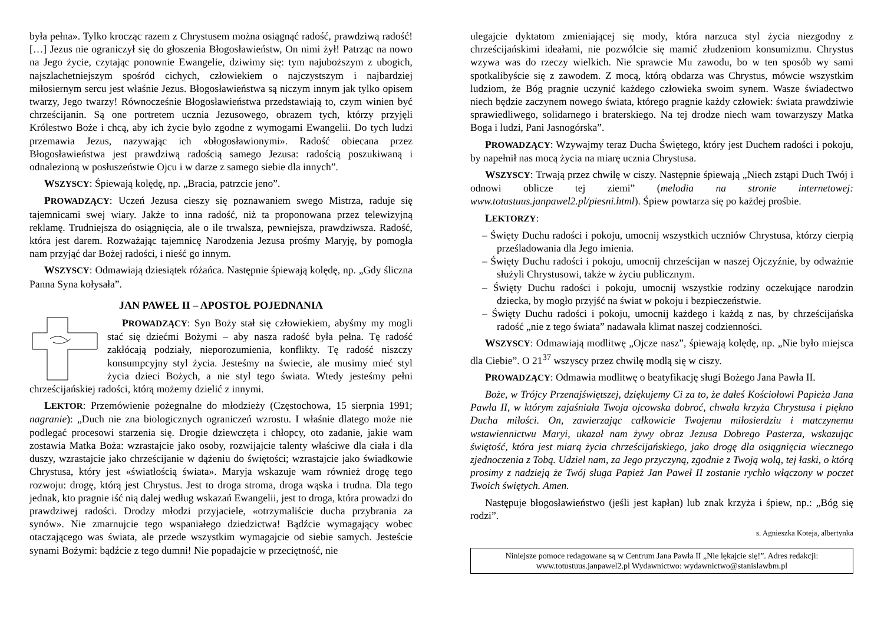była pełna». Tylko krocząc razem z Chrystusem można osiągnąć radość, prawdziwą radość! […] Jezus nie ograniczył się do głoszenia Błogosławieństw, On nimi żył! Patrząc na nowo na Jego życie, czytając ponownie Ewangelie, dziwimy się: tym najuboższym z ubogich, najszlachetniejszym spośród cichych, człowiekiem o najczystszym i najbardziej miłosiernym sercu jest właśnie Jezus. Błogosławieństwa są niczym innym jak tylko opisem twarzy, Jego twarzy! Równocześnie Błogosławieństwa przedstawiają to, czym winien być chrześcijanin. Są one portretem ucznia Jezusowego, obrazem tych, którzy przyjęli Królestwo Boże i chcą, aby ich życie było zgodne z wymogami Ewangelii. Do tych ludzi przemawia Jezus, nazywając ich «błogosławionymi». Radość obiecana przez Błogosławieństwa jest prawdziwą radością samego Jezusa: radością poszukiwaną i odnalezioną w posłuszeństwie Ojcu i w darze z samego siebie dla innych”.
WSZYSCY: Śpiewają kolędę, np. „Bracia, patrzcie jeno”.
PROWADZĄCY: Uczeń Jezusa cieszy się poznawaniem swego Mistrza, raduje się tajemnicami swej wiary. Jakże to inna radość, niż ta proponowana przez telewizyjną reklamę. Trudniejsza do osiągnięcia, ale o ile trwalsza, pewniejsza, prawdziwsza. Radość, która jest darem. Rozważając tajemnicę Narodzenia Jezusa prośmy Maryję, by pomogła nam przyjąć dar Bożej radości, i nieść go innym.
WSZYSCY: Odmawiają dziesiątek różańca. Następnie śpiewają kolędę, np. „Gdy śliczna Panna Syna kołysała”.
JAN PAWEŁ II – APOSTOŁ POJEDNANIA
PROWADZĄCY: Syn Boży stał się człowiekiem, abyśmy my mogli stać się dziećmi Bożymi – aby nasza radość była pełna. Tę radość zakłócają podziały, nieporozumienia, konflikty. Tę radość niszczy konsumpcyjny styl życia. Jesteśmy na świecie, ale musimy mieć styl życia dzieci Bożych, a nie styl tego świata. Wtedy jesteśmy pełni chrześcijańskiej radości, którą możemy dzielić z innymi.
LEKTOR: Przemówienie pożegnalne do młodzieży (Częstochowa, 15 sierpnia 1991; nagranie): „Duch nie zna biologicznych ograniczeń wzrostu. I właśnie dlatego może nie podlegać procesowi starzenia się. Drogie dziewczęta i chłopcy, oto zadanie, jakie wam zostawia Matka Boża: wzrastajcie jako osoby, rozwijajcie talenty właściwe dla ciała i dla duszy, wzrastajcie jako chrześcijanie w dążeniu do świętości; wzrastajcie jako świadkowie Chrystusa, który jest «światłością świata». Maryja wskazuje wam również drogę tego rozwoju: drogę, którą jest Chrystus. Jest to droga stroma, droga wąska i trudna. Dla tego jednak, kto pragnie iść nią dalej według wskazań Ewangelii, jest to droga, która prowadzi do prawdziwej radości. Drodzy młodzi przyjaciele, «otrzymaliście ducha przybrania za synów». Nie zmarnujcie tego wspaniałego dziedzictwa! Bądźcie wymagający wobec otaczającego was świata, ale przede wszystkim wymagajcie od siebie samych. Jesteście synami Bożymi: bądźcie z tego dumni! Nie popadajcie w przeciętność, nie
ulegajcie dyktatom zmieniającej się mody, która narzuca styl życia niezgodny z chrześcijańskimi ideałami, nie pozwólcie się mamić złudzeniom konsumizmu. Chrystus wzywa was do rzeczy wielkich. Nie sprawcie Mu zawodu, bo w ten sposób wy sami spotkalibyście się z zawodem. Z mocą, którą obdarza was Chrystus, mówcie wszystkim ludziom, że Bóg pragnie uczynić każdego człowieka swoim synem. Wasze świadectwo niech będzie zaczynem nowego świata, którego pragnie każdy człowiek: świata prawdziwie sprawiedliwego, solidarnego i braterskiego. Na tej drodze niech wam towarzyszy Matka Boga i ludzi, Pani Jasnogórska”.
PROWADZĄCY: Wzywajmy teraz Ducha Świętego, który jest Duchem radości i pokoju, by napełnił nas mocą życia na miarę ucznia Chrystusa.
WSZYSCY: Trwają przez chwilę w ciszy. Następnie śpiewają „Niech zstąpi Duch Twój i odnowi oblicze tej ziemi” (melodia na stronie internetowej: www.totustuus.janpawel2.pl/piesni.html). Śpiew powtarza się po każdej prośbie.
LEKTORZY:
– Święty Duchu radości i pokoju, umocnij wszystkich uczniów Chrystusa, którzy cierpią prześladowania dla Jego imienia.
– Święty Duchu radości i pokoju, umocnij chrześcijan w naszej Ojczyźnie, by odważnie służyli Chrystusowi, także w życiu publicznym.
– Święty Duchu radości i pokoju, umocnij wszystkie rodziny oczekujące narodzin dziecka, by mogło przyjść na świat w pokoju i bezpieczeństwie.
– Święty Duchu radości i pokoju, umocnij każdego i każdą z nas, by chrześcijańska radość „nie z tego świata” nadawała klimat naszej codzienności.
WSZYSCY: Odmawiają modlitwę „Ojcze nasz”, śpiewają kolędę, np. „Nie było miejsca dla Ciebie”. O 21<sup>37</sup> wszyscy przez chwilę modlą się w ciszy.
PROWADZĄCY: Odmawia modlitwę o beatyfikację sługi Bożego Jana Pawła II.
Boże, w Trójcy Przenajświętszej, dziękujemy Ci za to, że dałeś Kościołowi Papieża Jana Pawła II, w którym zajaśniała Twoja ojcowska dobroć, chwała krzyża Chrystusa i piękno Ducha miłości. On, zawierzając całkowicie Twojemu miłosierdziu i matczynemu wstawiennictwu Maryi, ukazał nam żywy obraz Jezusa Dobrego Pasterza, wskazując świętość, która jest miarą życia chrześcijańskiego, jako drogę dla osiągnięcia wiecznego zjednoczenia z Tobą. Udziel nam, za Jego przyczyną, zgodnie z Twoją wolą, tej łaski, o którą prosimy z nadzieją że Twój sługa Papież Jan Paweł II zostanie rychło włączony w poczet Twoich świętych. Amen.
Następuje błogosławieństwo (jeśli jest kapłan) lub znak krzyża i śpiew, np.: „Bóg się rodzi”.
s. Agnieszka Koteja, albertynka
Niniejsze pomoce redagowane są w Centrum Jana Pawła II „Nie lękajcie się!”. Adres redakcji:
www.totustuus.janpawel2.pl Wydawnictwo: wydawnictwo@stanislawbm.pl